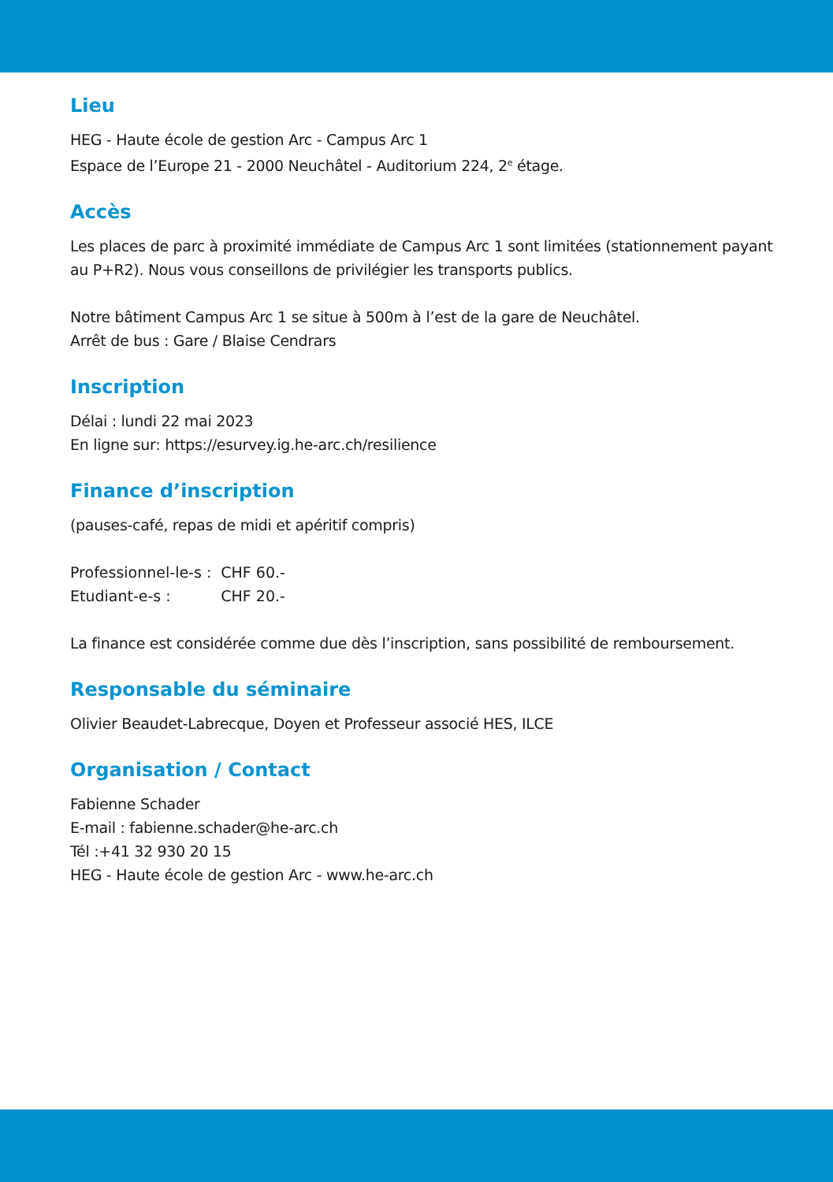Lieu
HEG - Haute école de gestion Arc - Campus Arc 1
Espace de l’Europe 21 - 2000 Neuchâtel - Auditorium 224, 2<sup>e</sup> étage.
Accès
Les places de parc à proximité immédiate de Campus Arc 1 sont limitées (stationnement payant au P+R2). Nous vous conseillons de privilégier les transports publics.
Notre bâtiment Campus Arc 1 se situe à 500m à l’est de la gare de Neuchâtel.
Arrêt de bus : Gare / Blaise Cendrars
Inscription
Délai : lundi 22 mai 2023
En ligne sur: https://esurvey.ig.he-arc.ch/resilience
Finance d’inscription
(pauses-café, repas de midi et apéritif compris)
| Professionnel-le-s : | CHF 60.- |
| Etudiant-e-s : | CHF 20.- |
La finance est considérée comme due dès l’inscription, sans possibilité de remboursement.
Responsable du séminaire
Olivier Beaudet-Labrecque, Doyen et Professeur associé HES, ILCE
Organisation / Contact
Fabienne Schader
E-mail : fabienne.schader@he-arc.ch
Tél :+41 32 930 20 15
HEG - Haute école de gestion Arc - www.he-arc.ch